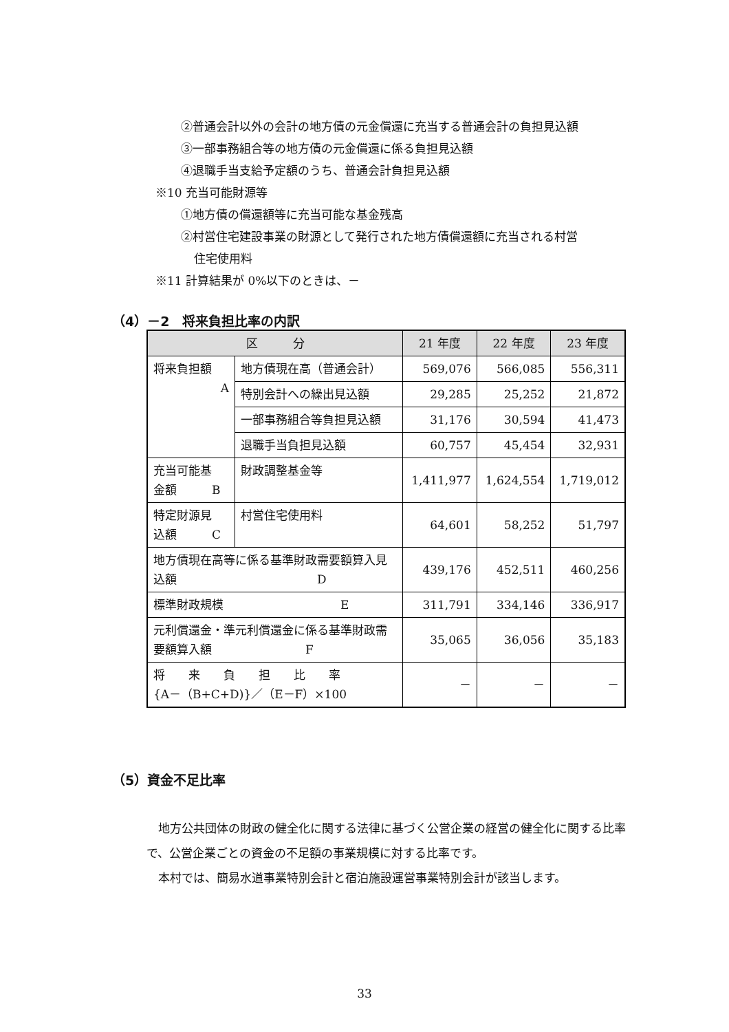②普通会計以外の会計の地方債の元金償還に充当する普通会計の負担見込額
③一部事務組合等の地方債の元金償還に係る負担見込額
④退職手当支給予定額のうち、普通会計負担見込額
※10 充当可能財源等
①地方債の償還額等に充当可能な基金残高
②村営住宅建設事業の財源として発行された地方債償還額に充当される村営
住宅使用料
※11 計算結果が 0%以下のときは、－
（4）－2　将来負担比率の内訳
| 区 分 | | 21 年度 | 22 年度 | 23 年度 |
| --- | --- | --- | --- | --- |
| 将来負担額 A | 地方債現在高（普通会計） | 569,076 | 566,085 | 556,311 |
| | 特別会計への繰出見込額 | 29,285 | 25,252 | 21,872 |
| | 一部事務組合等負担見込額 | 31,176 | 30,594 | 41,473 |
| | 退職手当負担見込額 | 60,757 | 45,454 | 32,931 |
| 充当可能基 金額 B | 財政調整基金等 | 1,411,977 | 1,624,554 | 1,719,012 |
| 特定財源見 込額 C | 村営住宅使用料 | 64,601 | 58,252 | 51,797 |
| 地方債現在高等に係る基準財政需要額算入見 込額 D | | 439,176 | 452,511 | 460,256 |
| 標準財政規模 E | | 311,791 | 334,146 | 336,917 |
| 元利償還金・準元利償還金に係る基準財政需 要額算入額 F | | 35,065 | 36,056 | 35,183 |
| 将 来 負 担 比 率 {A－（B+C+D)}／（E－F）×100 | | － | － | － |
（5）資金不足比率
　地方公共団体の財政の健全化に関する法律に基づく公営企業の経営の健全化に関する比率で、公営企業ごとの資金の不足額の事業規模に対する比率です。
　本村では、簡易水道事業特別会計と宿泊施設運営事業特別会計が該当します。
33